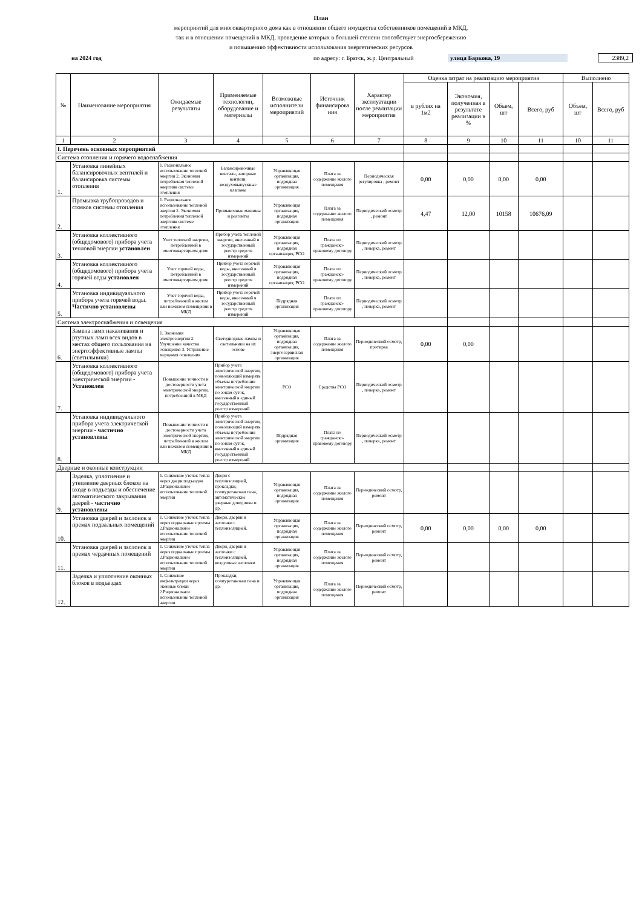План
мероприятий для многоквартирного дома как в отношении общего имущества собственников помещений в МКД,
так и в отношении помещений в МКД, проведение которых в большей степени способствует энергосбережению
и повышению эффективности использования энергетических ресурсов
на 2024 год по адресу: г. Братск, ж.р. Центральный улица Баркова, 19 2389,2
| № | Наименование мероприятия | Ожидаемые результаты | Применяемые технологии, оборудование и материалы | Возможные исполнители мероприятий | Источник финансирова ния | Характер эксплуатации после реализации мероприятия | Оценка затрат на реализацию мероприятия | | | | Выполнено | |
| --- | --- | --- | --- | --- | --- | --- | --- | --- | --- | --- | --- | --- |
| | | | | | | | в рублях на 1м2 | Экономия, полученная в результате реализации в % | Объем, шт | Всего, руб | Объем, шт | Всего, руб |
| 1 | 2 | 3 | 4 | 5 | 6 | 7 | 8 | 9 | 10 | 11 | 10 | 11 |
| I. Перечень основных мероприятий | | | | | | | | | | | | |
| Система отопления и горячего водоснабжения | | | | | | | | | | | | |
| 1. | Установка линейных балансировочных вентилей и балансировка системы отопления | 1. Рациональное использование тепловой энергии 2. Экономия потребления тепловой энергиив системе отопления | Балансировочные вентили, запорные вентили, воздуховыпускные клапаны | Управляющая организация, подрядная организация | Плата за содержание жилого помещения | Периодическая регулировка , ремонт | 0,00 | 0,00 | 0,00 | 0,00 | | |
| 2. | Промывка трубопроводов и стояков системы отопления | 1. Рациональное использование тепловой энергии 2. Экономия потребления тепловой энергиив системе отопления | Промывочные машины и реагенты | Управляющая организация, подрядная организация | Плата за содержание жилого помещения | Периодический осмотр , ремонт | 4,47 | 12,00 | 10158 | 10676,09 | | |
| 3. | Установка коллективного (общедомового) прибора учета тепловой энергии установлен | Учет тепловой энергии, потребленной в многоквартирном доме | Прибор учета тепловой энергии, внесенный в государственный реестр средств измерений | Управляющая организация, подрядная организация, РСО | Плата по гражданско-правовому договору | Периодический осмотр , поверка, ремонт | | | | | | |
| 4. | Установка коллективного (общедомового) прибора учета горячей воды установлен | Учет горячей воды, потребленной в многоквартирном доме | Прибор учета горячей воды, внесенный в государственный реестр средств измерений | Управляющая организация, подрядная организация, РСО | Плата по гражданско-правовому договору | Периодический осмотр , поверка, ремонт | | | | | | |
| 5. | Установка индивидуального прибора учета горячей воды. Частично установлены | Учет горячей воды, потребленной в жилом или нежилом помещении в МКД | Прибор учета горячей воды, внесенный в государственный реестр средств измерений | Подрядная организация | Плата по гражданско-правовому договору | Периодический осмотр , поверка, ремонт | | | | | | |
| Система электроснабжения и освещения | | | | | | | | | | | | |
| 6. | Замена ламп накаливания и ртутных ламп всех видов в местах общего пользования на энергоэффективные лампы (светильники) | 1. Экономия электроэнергии 2. Улучшение качества освещения 3. Устранение мерцания освещения | Светодиодные лампы и светильники на их основе | Управляющая организация, подрядная организация, энергосервисная организация | Плата за содержание жилого помещения | Периодический осмотр, протирка | 0,00 | 0,00 | | | | |
| 7. | Установка коллективного (общедомового) прибора учета электрической энергии - Установлен | Повышение точности и достоверности учета электрической энергии, потребленной в МКД | Прибор учета электрической энергии, позволяющий измерять объемы потребления электрической энергии по зонам суток, внесенный в единый государственный реестр измерений | РСО | Средства РСО | Периодический осмотр , поверка, ремонт | | | | | | |
| 8. | Установка индивидуального прибора учета электрической энергии - частично установлены | Повышение точности и достоверности учета электрической энергии, потребленной в жилом или нежилом помещении в МКД | Прибор учета электрической энергии, позволяющий измерять объемы потребления электрической энергии по зонам суток, внесенный в единый государственный реестр измерений | Подрядная организация | Плата по гражданско-правовому договору | Периодический осмотр , поверка, ремонт | | | | | | |
| Дверные и оконные конструкции | | | | | | | | | | | | |
| 9. | Заделка, уплотнение и утепление дверных блоков на входе в подъезды и обеспечение автоматического закрывания дверей - частично установлены | 1. Снижение утечек тепла через двери подъездов 2.Рациональное использование тепловой энергии | Двери с теплоизоляцией, прокладки, полиуретановая пена, автоматические дверные доводчики и др. | Управляющая организация, подрядная организация | Плата за содержание жилого помещения | Периодический осмотр, ремонт | | | | | | |
| 10. | Установка дверей и заслонок в премах подвальных помещений | 1. Снижение утечек тепла через подвальные проемы 2.Рациональное использование тепловой энергии | Двери, дверки и заслонки с теплоизоляцией. | Управляющая организация, подрядная организация | Плата за содержание жилого помещения | Периодический осмотр, ремонт | 0,00 | 0,00 | 0,00 | 0,00 | | |
| 11. | Установка дверей и заслонок в премах чердачных помещений | 1. Снижение утечек тепла через подвальные проемы 2.Рациональное использование тепловой энергии | Двери, дверки и заслонки с теплоизоляцией, воздушные заслонки | Управляющая организация, подрядная организация | Плата за содержание жилого помещения | Периодический осмотр, ремонт | | | | | | |
| 12. | Заделка и уплотнение оконных блоков в подъездах | 1. Снижение инфильтрации через оконные блоки 2.Рациональное использование тепловой энергии | Прокладки, полиуретановая пена и др. | Управляющая организация, подрядная организация | Плата за содержание жилого помещения | Периодический осмотр, ремонт | | | | | | |